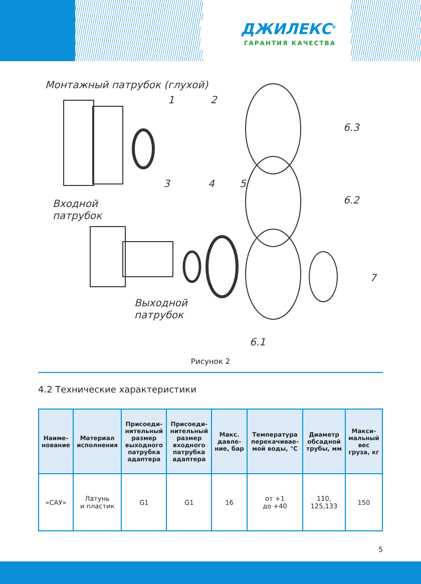ДЖИЛЕКС<sup>®</sup>
ГАРАНТИЯ КАЧЕСТВА
Монтажный патрубок (глухой)
1 2
6.3
3 4 5
6.2
Входной
патрубок
7
Выходной
патрубок
6.1
Рисунок 2
4.2 Технические характеристики
| Наиме- нование | Материал исполнения | Присоеди- нительный размер выходного патрубка адаптера | Присоеди- нительный размер входного патрубка адаптера | Макс. давле- ние, бар | Температура перекачивае- мой воды, °С | Диаметр обсадной трубы, мм | Макси- мальный вес груза, кг |
| --- | --- | --- | --- | --- | --- | --- | --- |
| «САУ» | Латунь и пластик | G1 | G1 | 16 | от +1 до +40 | 110, 125,133 | 150 |
5